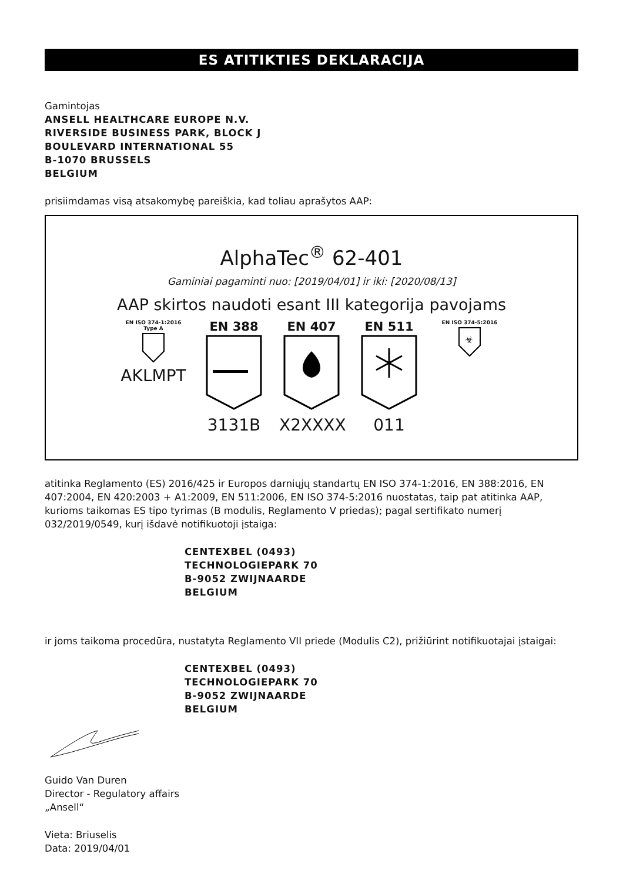ES ATITIKTIES DEKLARACIJA
Gamintojas
ANSELL HEALTHCARE EUROPE N.V.
RIVERSIDE BUSINESS PARK, BLOCK J
BOULEVARD INTERNATIONAL 55
B-1070 BRUSSELS
BELGIUM
prisiimdamas visą atsakomybę pareiškia, kad toliau aprašytos AAP:
AlphaTec<sup>®</sup> 62-401
Gaminiai pagaminti nuo: [2019/04/01] ir iki: [2020/08/13]
AAP skirtos naudoti esant III kategorija pavojams
EN ISO 374-1:2016
Type A
AKLMPT
EN 388
3131B
EN 407
X2XXXX
EN 511
011
EN ISO 374-5:2016
☣
atitinka Reglamento (ES) 2016/425 ir Europos darniųjų standartų EN ISO 374-1:2016, EN 388:2016, EN 407:2004, EN 420:2003 + A1:2009, EN 511:2006, EN ISO 374-5:2016 nuostatas, taip pat atitinka AAP, kurioms taikomas ES tipo tyrimas (B modulis, Reglamento V priedas); pagal sertifikato numerį 032/2019/0549, kurį išdavė notifikuotoji įstaiga:
CENTEXBEL (0493)
TECHNOLOGIEPARK 70
B-9052 ZWIJNAARDE
BELGIUM
ir joms taikoma procedūra, nustatyta Reglamento VII priede (Modulis C2), prižiūrint notifikuotajai įstaigai:
CENTEXBEL (0493)
TECHNOLOGIEPARK 70
B-9052 ZWIJNAARDE
BELGIUM
Guido Van Duren
Director - Regulatory affairs
„Ansell“
Vieta: Briuselis
Data: 2019/04/01